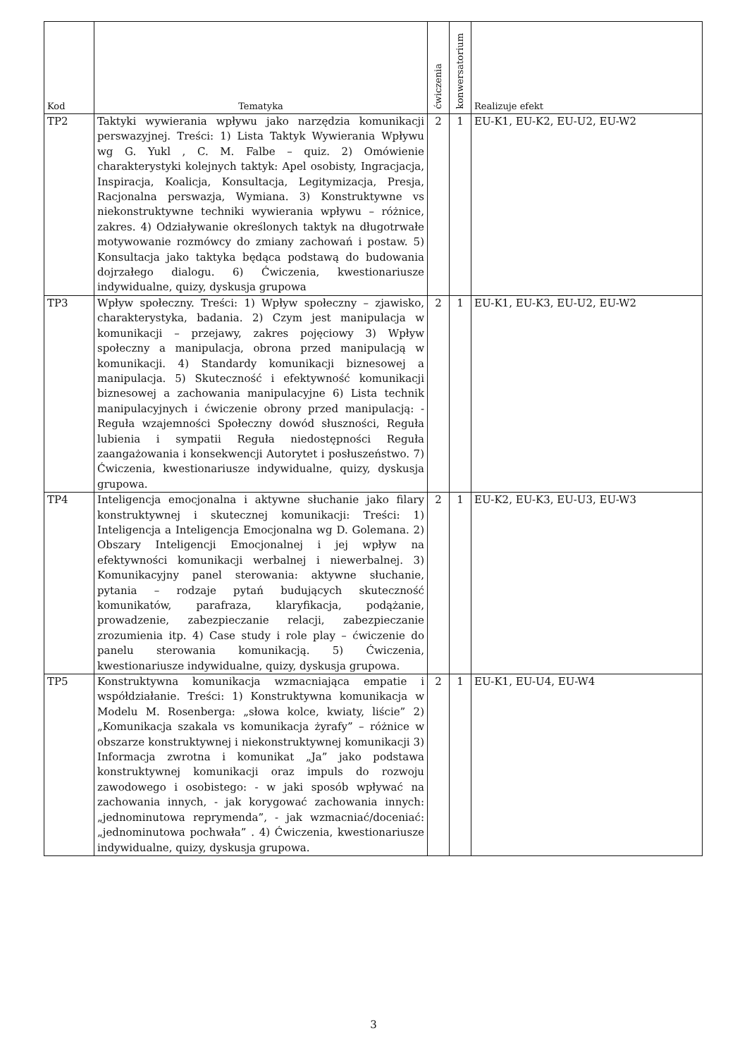| Kod | Tematyka | ćwiczenia | konwersatorium | Realizuje efekt |
| --- | --- | --- | --- | --- |
| TP2 | Taktyki wywierania wpływu jako narzędzia komunikacji perswazyjnej. Treści: 1) Lista Taktyk Wywierania Wpływu wg G. Yukl , C. M. Falbe – quiz. 2) Omówienie charakterystyki kolejnych taktyk: Apel osobisty, Ingracjacja, Inspiracja, Koalicja, Konsultacja, Legitymizacja, Presja, Racjonalna perswazja, Wymiana. 3) Konstruktywne vs niekonstruktywne techniki wywierania wpływu – różnice, zakres. 4) Odziaływanie określonych taktyk na długotrwałe motywowanie rozmówcy do zmiany zachowań i postaw. 5) Konsultacja jako taktyka będąca podstawą do budowania dojrzałego dialogu. 6) Ćwiczenia, kwestionariusze indywidualne, quizy, dyskusja grupowa | 2 | 1 | EU-K1, EU-K2, EU-U2, EU-W2 |
| TP3 | Wpływ społeczny. Treści: 1) Wpływ społeczny – zjawisko, charakterystyka, badania. 2) Czym jest manipulacja w komunikacji – przejawy, zakres pojęciowy 3) Wpływ społeczny a manipulacja, obrona przed manipulacją w komunikacji. 4) Standardy komunikacji biznesowej a manipulacja. 5) Skuteczność i efektywność komunikacji biznesowej a zachowania manipulacyjne 6) Lista technik manipulacyjnych i ćwiczenie obrony przed manipulacją: - Reguła wzajemności Społeczny dowód słuszności, Reguła lubienia i sympatii Reguła niedostępności Reguła zaangażowania i konsekwencji Autorytet i posłuszeństwo. 7) Ćwiczenia, kwestionariusze indywidualne, quizy, dyskusja grupowa. | 2 | 1 | EU-K1, EU-K3, EU-U2, EU-W2 |
| TP4 | Inteligencja emocjonalna i aktywne słuchanie jako filary konstruktywnej i skutecznej komunikacji: Treści: 1) Inteligencja a Inteligencja Emocjonalna wg D. Golemana. 2) Obszary Inteligencji Emocjonalnej i jej wpływ na efektywności komunikacji werbalnej i niewerbalnej. 3) Komunikacyjny panel sterowania: aktywne słuchanie, pytania – rodzaje pytań budujących skuteczność komunikatów, parafraza, klaryfikacja, podążanie, prowadzenie, zabezpieczanie relacji, zabezpieczanie zrozumienia itp. 4) Case study i role play – ćwiczenie do panelu sterowania komunikacją. 5) Ćwiczenia, kwestionariusze indywidualne, quizy, dyskusja grupowa. | 2 | 1 | EU-K2, EU-K3, EU-U3, EU-W3 |
| TP5 | Konstruktywna komunikacja wzmacniająca empatie i współdziałanie. Treści: 1) Konstruktywna komunikacja w Modelu M. Rosenberga: „słowa kolce, kwiaty, liście” 2) „Komunikacja szakala vs komunikacja żyrafy” – różnice w obszarze konstruktywnej i niekonstruktywnej komunikacji 3) Informacja zwrotna i komunikat „Ja” jako podstawa konstruktywnej komunikacji oraz impuls do rozwoju zawodowego i osobistego: - w jaki sposób wpływać na zachowania innych, - jak korygować zachowania innych: „jednominutowa reprymenda”, - jak wzmacniać/doceniać: „jednominutowa pochwała” . 4) Ćwiczenia, kwestionariusze indywidualne, quizy, dyskusja grupowa. | 2 | 1 | EU-K1, EU-U4, EU-W4 |
3